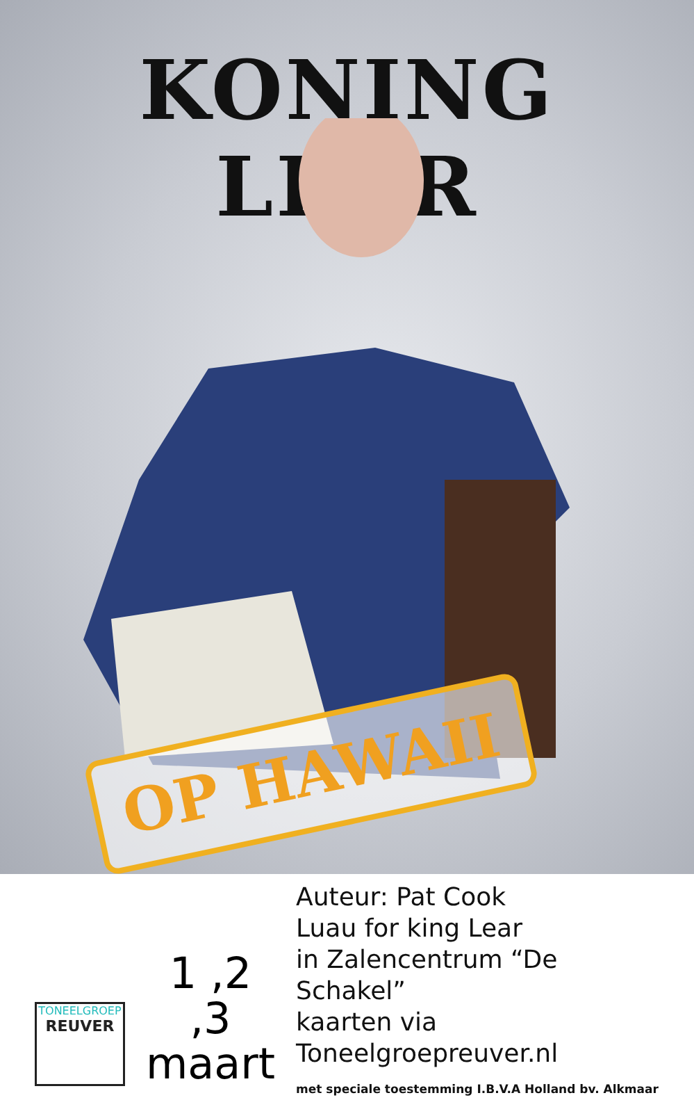KONING LEAR
OP HAWAII
TONEELGROEP
REUVER
1 ,2 ,3
maart
Auteur: Pat Cook
Luau for king Lear
in Zalencentrum “De Schakel”
kaarten via Toneelgroepreuver.nl
met speciale toestemming I.B.V.A Holland bv. Alkmaar